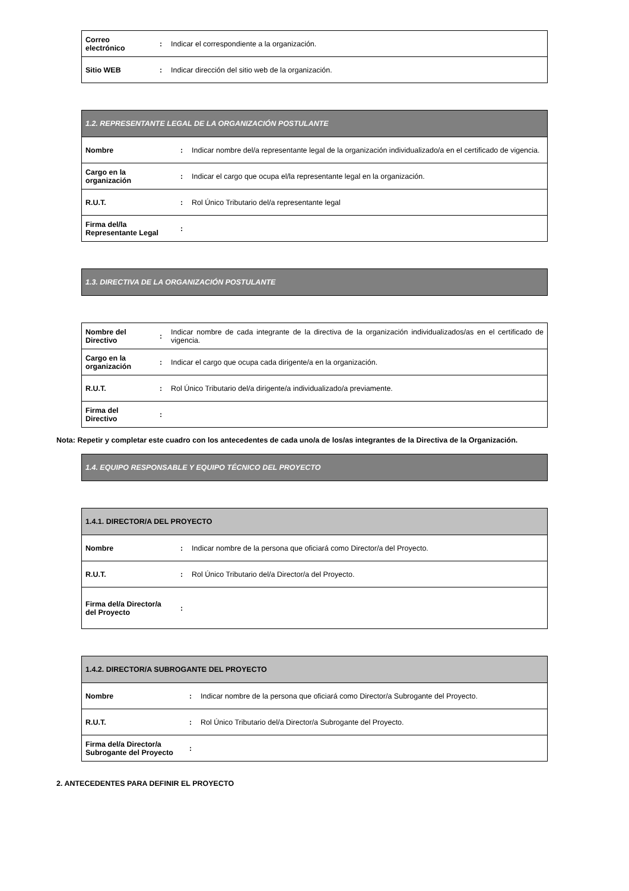| Correo electrónico | : | Indicar el correspondiente a la organización. |
| Sitio WEB | : | Indicar dirección del sitio web de la organización. |
| 1.2. REPRESENTANTE LEGAL DE LA ORGANIZACIÓN POSTULANTE | | |
| Nombre | : | Indicar nombre del/a representante legal de la organización individualizado/a en el certificado de vigencia. |
| Cargo en la organización | : | Indicar el cargo que ocupa el/la representante legal en la organización. |
| R.U.T. | : | Rol Único Tributario del/a representante legal |
| Firma del/la Representante Legal | : | |
| 1.3. DIRECTIVA DE LA ORGANIZACIÓN POSTULANTE |
| Nombre del Directivo | : | Indicar nombre de cada integrante de la directiva de la organización individualizados/as en el certificado de vigencia. |
| Cargo en la organización | : | Indicar el cargo que ocupa cada dirigente/a en la organización. |
| R.U.T. | : | Rol Único Tributario del/a dirigente/a individualizado/a previamente. |
| Firma del Directivo | : | |
Nota: Repetir y completar este cuadro con los antecedentes de cada uno/a de los/as integrantes de la Directiva de la Organización.
| 1.4. EQUIPO RESPONSABLE Y EQUIPO TÉCNICO DEL PROYECTO |
| 1.4.1. DIRECTOR/A DEL PROYECTO | | |
| Nombre | : | Indicar nombre de la persona que oficiará como Director/a del Proyecto. |
| R.U.T. | : | Rol Único Tributario del/a Director/a del Proyecto. |
| Firma del/a Director/a del Proyecto | : | |
| 1.4.2. DIRECTOR/A SUBROGANTE DEL PROYECTO | | |
| Nombre | : | Indicar nombre de la persona que oficiará como Director/a Subrogante del Proyecto. |
| R.U.T. | : | Rol Único Tributario del/a Director/a Subrogante del Proyecto. |
| Firma del/a Director/a Subrogante del Proyecto | : | |
2. ANTECEDENTES PARA DEFINIR EL PROYECTO